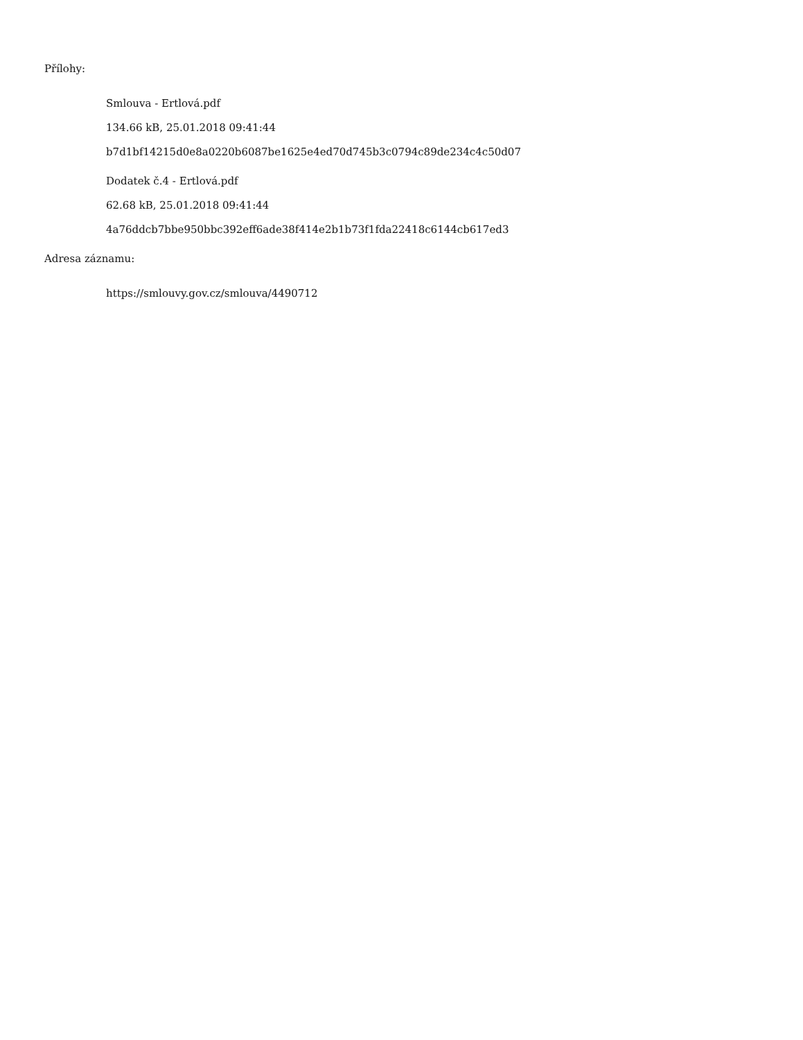Přílohy:
Smlouva - Ertlová.pdf
134.66 kB, 25.01.2018 09:41:44
b7d1bf14215d0e8a0220b6087be1625e4ed70d745b3c0794c89de234c4c50d07
Dodatek č.4 - Ertlová.pdf
62.68 kB, 25.01.2018 09:41:44
4a76ddcb7bbe950bbc392eff6ade38f414e2b1b73f1fda22418c6144cb617ed3
Adresa záznamu:
https://smlouvy.gov.cz/smlouva/4490712